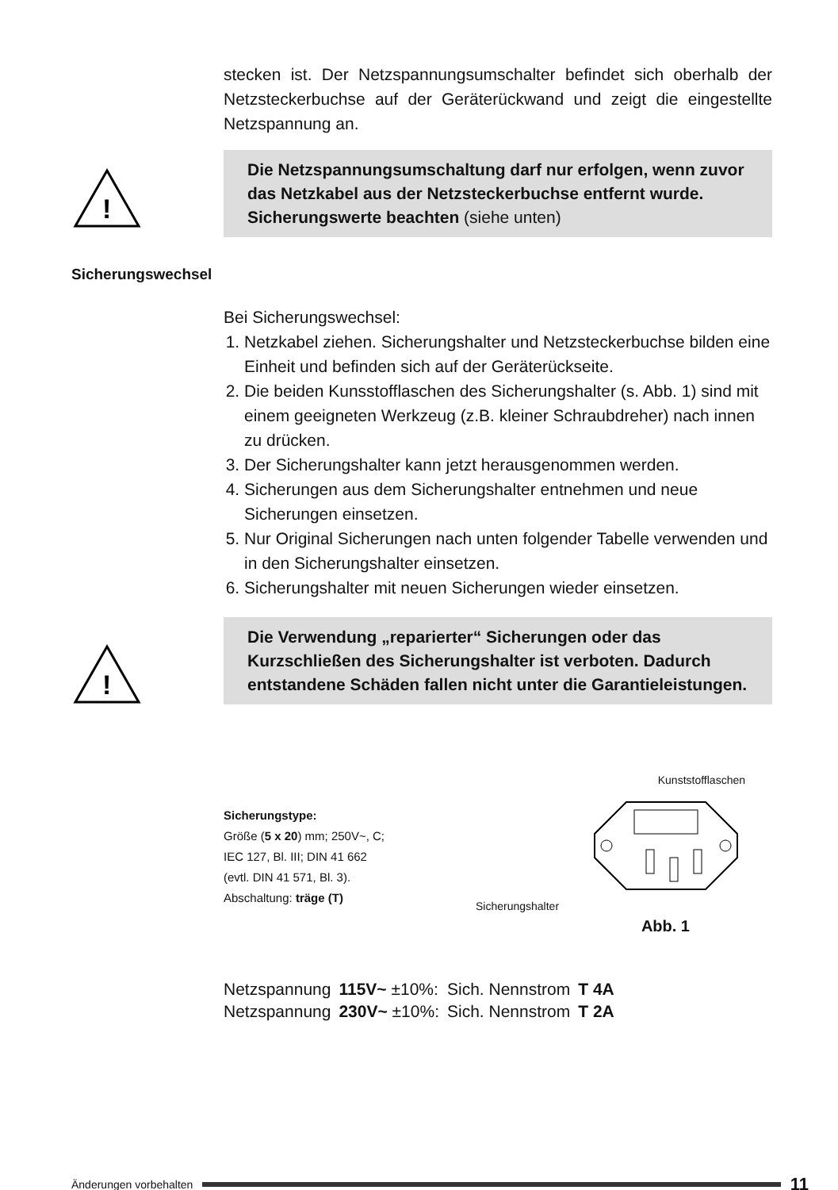!
!
stecken ist. Der Netzspannungsumschalter befindet sich oberhalb der Netzsteckerbuchse auf der Geräterückwand und zeigt die eingestellte Netzspannung an.
Die Netzspannungsumschaltung darf nur erfolgen, wenn zuvor das Netzkabel aus der Netzsteckerbuchse entfernt wurde. Sicherungswerte beachten (siehe unten)
Bei Sicherungswechsel:
1. Netzkabel ziehen. Sicherungshalter und Netzsteckerbuchse bilden eine Einheit und befinden sich auf der Geräterückseite.
2. Die beiden Kunsstofflaschen des Sicherungshalter (s. Abb. 1) sind mit einem geeigneten Werkzeug (z.B. kleiner Schraubdreher) nach innen zu drücken.
3. Der Sicherungshalter kann jetzt herausgenommen werden.
4. Sicherungen aus dem Sicherungshalter entnehmen und neue Sicherungen einsetzen.
5. Nur Original Sicherungen nach unten folgender Tabelle verwenden und in den Sicherungshalter einsetzen.
6. Sicherungshalter mit neuen Sicherungen wieder einsetzen.
Die Verwendung „reparierter“ Sicherungen oder das Kurzschließen des Sicherungshalter ist verboten. Dadurch entstandene Schäden fallen nicht unter die Garantieleistungen.
Sicherungswechsel
Sicherungstype:
Größe (5 x 20) mm; 250V~, C;
IEC 127, Bl. III; DIN 41 662
(evtl. DIN 41 571, Bl. 3).
Abschaltung: träge (T)
Kunststofflaschen
Sicherungshalter
Abb. 1
| Netzspannung | 115V~ ±10%: | Sich. Nennstrom | T 4A |
| Netzspannung | 230V~ ±10%: | Sich. Nennstrom | T 2A |
Änderungen vorbehalten
11